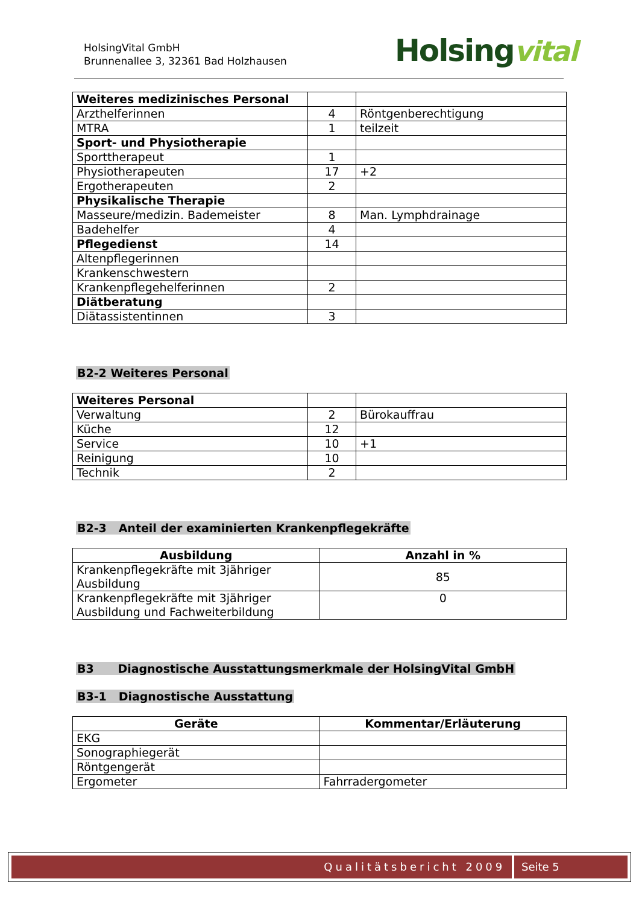HolsingVital GmbH
Brunnenallee 3, 32361 Bad Holzhausen
Holsingvital
| Weiteres medizinisches Personal | | |
| Arzthelferinnen | 4 | Röntgenberechtigung |
| MTRA | 1 | teilzeit |
| Sport- und Physiotherapie | | |
| Sporttherapeut | 1 | |
| Physiotherapeuten | 17 | +2 |
| Ergotherapeuten | 2 | |
| Physikalische Therapie | | |
| Masseure/medizin. Bademeister | 8 | Man. Lymphdrainage |
| Badehelfer | 4 | |
| Pflegedienst | 14 | |
| Altenpflegerinnen | | |
| Krankenschwestern | | |
| Krankenpflegehelferinnen | 2 | |
| Diätberatung | | |
| Diätassistentinnen | 3 | |
B2-2 Weiteres Personal
| Weiteres Personal | | |
| Verwaltung | 2 | Bürokauffrau |
| Küche | 12 | |
| Service | 10 | +1 |
| Reinigung | 10 | |
| Technik | 2 | |
B2-3 Anteil der examinierten Krankenpflegekräfte
| Ausbildung | Anzahl in % |
| --- | --- |
| Krankenpflegekräfte mit 3jähriger Ausbildung | 85 |
| Krankenpflegekräfte mit 3jähriger Ausbildung und Fachweiterbildung | 0 |
B3 Diagnostische Ausstattungsmerkmale der HolsingVital GmbH
B3-1 Diagnostische Ausstattung
| Geräte | Kommentar/Erläuterung |
| --- | --- |
| EKG | |
| Sonographiegerät | |
| Röntgengerät | |
| Ergometer | Fahrradergometer |
Qualitätsbericht 2009 Seite 5